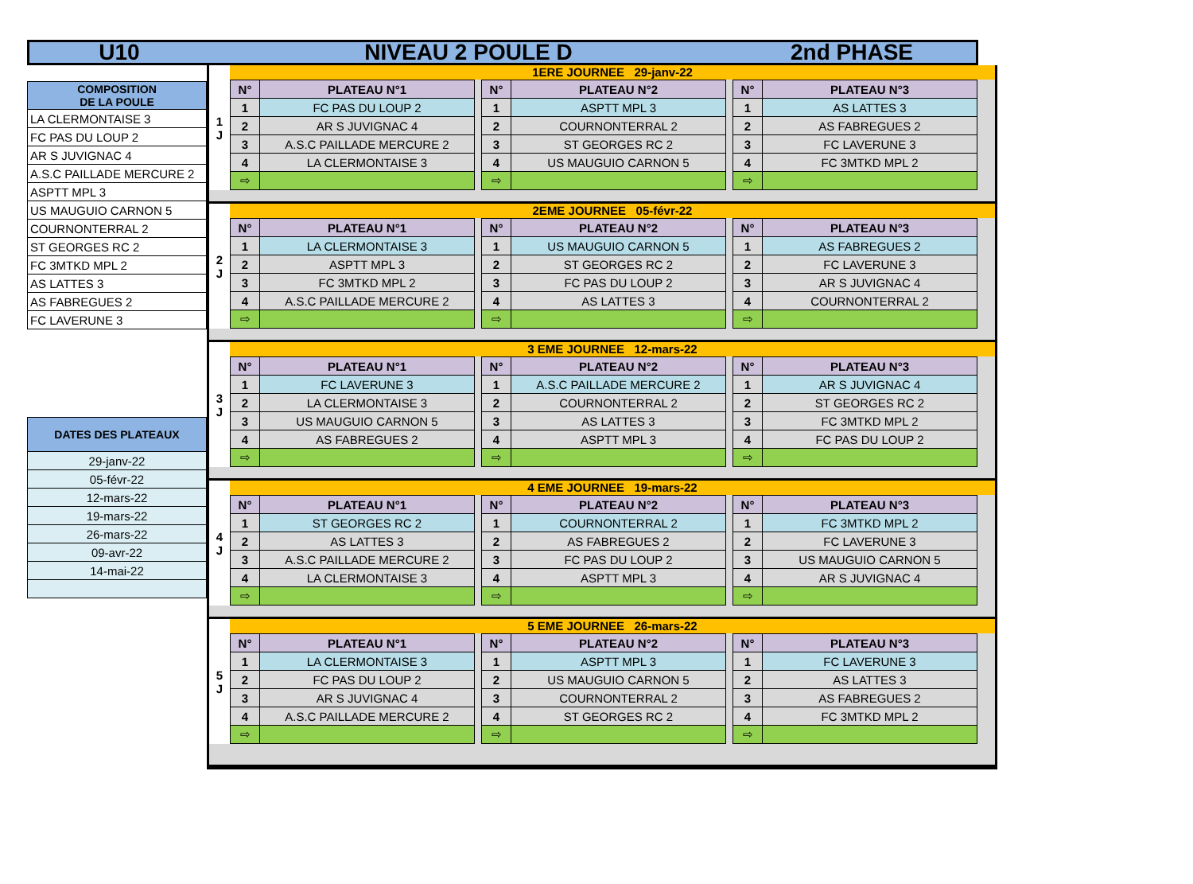U10 NIVEAU 2 POULE D 2nd PHASE
| COMPOSITION DE LA POULE |
| LA CLERMONTAISE 3 |
| FC PAS DU LOUP 2 |
| AR S JUVIGNAC 4 |
| A.S.C PAILLADE MERCURE 2 |
| ASPTT MPL 3 |
| US MAUGUIO CARNON 5 |
| COURNONTERRAL 2 |
| ST GEORGES RC 2 |
| FC 3MTKD MPL 2 |
| AS LATTES 3 |
| AS FABREGUES 2 |
| FC LAVERUNE 3 |
| DATES DES PLATEAUX |
| 29-janv-22 |
| 05-févr-22 |
| 12-mars-22 |
| 19-mars-22 |
| 26-mars-22 |
| 09-avr-22 |
| 14-mai-22 |
1
J
1ERE JOURNEE 29-janv-22
| N° | PLATEAU N°1 |
| --- | --- |
| 1 | FC PAS DU LOUP 2 |
| 2 | AR S JUVIGNAC 4 |
| 3 | A.S.C PAILLADE MERCURE 2 |
| 4 | LA CLERMONTAISE 3 |
| ⇨ | |
| N° | PLATEAU N°2 |
| --- | --- |
| 1 | ASPTT MPL 3 |
| 2 | COURNONTERRAL 2 |
| 3 | ST GEORGES RC 2 |
| 4 | US MAUGUIO CARNON 5 |
| ⇨ | |
| N° | PLATEAU N°3 |
| --- | --- |
| 1 | AS LATTES 3 |
| 2 | AS FABREGUES 2 |
| 3 | FC LAVERUNE 3 |
| 4 | FC 3MTKD MPL 2 |
| ⇨ | |
2
J
2EME JOURNEE 05-févr-22
| N° | PLATEAU N°1 |
| --- | --- |
| 1 | LA CLERMONTAISE 3 |
| 2 | ASPTT MPL 3 |
| 3 | FC 3MTKD MPL 2 |
| 4 | A.S.C PAILLADE MERCURE 2 |
| ⇨ | |
| N° | PLATEAU N°2 |
| --- | --- |
| 1 | US MAUGUIO CARNON 5 |
| 2 | ST GEORGES RC 2 |
| 3 | FC PAS DU LOUP 2 |
| 4 | AS LATTES 3 |
| ⇨ | |
| N° | PLATEAU N°3 |
| --- | --- |
| 1 | AS FABREGUES 2 |
| 2 | FC LAVERUNE 3 |
| 3 | AR S JUVIGNAC 4 |
| 4 | COURNONTERRAL 2 |
| ⇨ | |
3
J
3 EME JOURNEE 12-mars-22
| N° | PLATEAU N°1 |
| --- | --- |
| 1 | FC LAVERUNE 3 |
| 2 | LA CLERMONTAISE 3 |
| 3 | US MAUGUIO CARNON 5 |
| 4 | AS FABREGUES 2 |
| ⇨ | |
| N° | PLATEAU N°2 |
| --- | --- |
| 1 | A.S.C PAILLADE MERCURE 2 |
| 2 | COURNONTERRAL 2 |
| 3 | AS LATTES 3 |
| 4 | ASPTT MPL 3 |
| ⇨ | |
| N° | PLATEAU N°3 |
| --- | --- |
| 1 | AR S JUVIGNAC 4 |
| 2 | ST GEORGES RC 2 |
| 3 | FC 3MTKD MPL 2 |
| 4 | FC PAS DU LOUP 2 |
| ⇨ | |
4
J
4 EME JOURNEE 19-mars-22
| N° | PLATEAU N°1 |
| --- | --- |
| 1 | ST GEORGES RC 2 |
| 2 | AS LATTES 3 |
| 3 | A.S.C PAILLADE MERCURE 2 |
| 4 | LA CLERMONTAISE 3 |
| ⇨ | |
| N° | PLATEAU N°2 |
| --- | --- |
| 1 | COURNONTERRAL 2 |
| 2 | AS FABREGUES 2 |
| 3 | FC PAS DU LOUP 2 |
| 4 | ASPTT MPL 3 |
| ⇨ | |
| N° | PLATEAU N°3 |
| --- | --- |
| 1 | FC 3MTKD MPL 2 |
| 2 | FC LAVERUNE 3 |
| 3 | US MAUGUIO CARNON 5 |
| 4 | AR S JUVIGNAC 4 |
| ⇨ | |
5
J
5 EME JOURNEE 26-mars-22
| N° | PLATEAU N°1 |
| --- | --- |
| 1 | LA CLERMONTAISE 3 |
| 2 | FC PAS DU LOUP 2 |
| 3 | AR S JUVIGNAC 4 |
| 4 | A.S.C PAILLADE MERCURE 2 |
| ⇨ | |
| N° | PLATEAU N°2 |
| --- | --- |
| 1 | ASPTT MPL 3 |
| 2 | US MAUGUIO CARNON 5 |
| 3 | COURNONTERRAL 2 |
| 4 | ST GEORGES RC 2 |
| ⇨ | |
| N° | PLATEAU N°3 |
| --- | --- |
| 1 | FC LAVERUNE 3 |
| 2 | AS LATTES 3 |
| 3 | AS FABREGUES 2 |
| 4 | FC 3MTKD MPL 2 |
| ⇨ | |